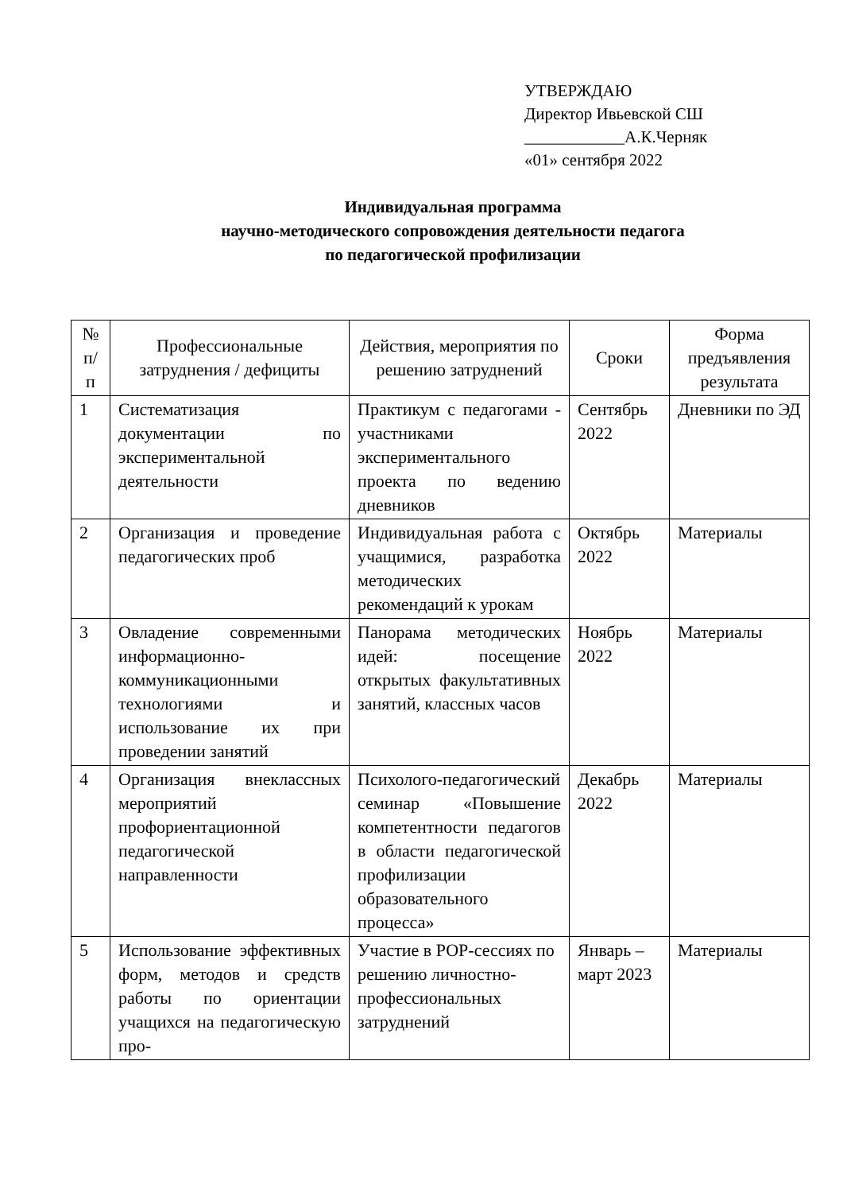УТВЕРЖДАЮ
Директор Ивьевской СШ
____________А.К.Черняк
«01» сентября 2022
Индивидуальная программа
научно-методического сопровождения деятельности педагога
по педагогической профилизации
| № п/п | Профессиональные затруднения / дефициты | Действия, мероприятия по решению затруднений | Сроки | Форма предъявления результата |
| --- | --- | --- | --- | --- |
| 1 | Систематизация документации по экспериментальной деятельности | Практикум с педагогами - участниками экспериментального проекта по ведению дневников | Сентябрь 2022 | Дневники по ЭД |
| 2 | Организация и проведение педагогических проб | Индивидуальная работа с учащимися, разработка методических рекомендаций к урокам | Октябрь 2022 | Материалы |
| 3 | Овладение современными информационно-коммуникационными технологиями и использование их при проведении занятий | Панорама методических идей: посещение открытых факультативных занятий, классных часов | Ноябрь 2022 | Материалы |
| 4 | Организация внеклассных мероприятий профориентационной педагогической направленности | Психолого-педагогический семинар «Повышение компетентности педагогов в области педагогической профилизации образовательного процесса» | Декабрь 2022 | Материалы |
| 5 | Использование эффективных форм, методов и средств работы по ориентации учащихся на педагогическую про- | Участие в РОР-сессиях по решению личностно-профессиональных затруднений | Январь – март 2023 | Материалы |